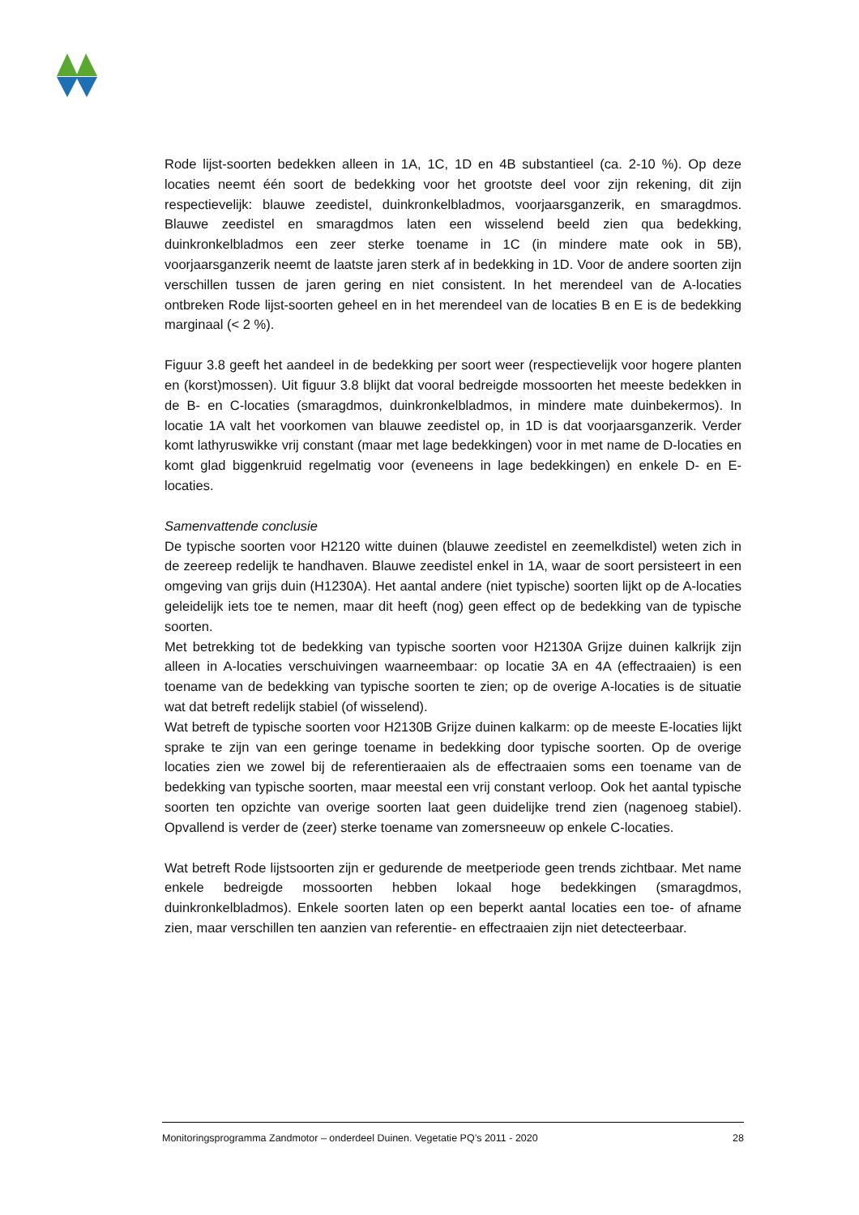Rode lijst-soorten bedekken alleen in 1A, 1C, 1D en 4B substantieel (ca. 2-10 %). Op deze locaties neemt één soort de bedekking voor het grootste deel voor zijn rekening, dit zijn respectievelijk: blauwe zeedistel, duinkronkelbladmos, voorjaarsganzerik, en smaragdmos. Blauwe zeedistel en smaragdmos laten een wisselend beeld zien qua bedekking, duinkronkelbladmos een zeer sterke toename in 1C (in mindere mate ook in 5B), voorjaarsganzerik neemt de laatste jaren sterk af in bedekking in 1D. Voor de andere soorten zijn verschillen tussen de jaren gering en niet consistent. In het merendeel van de A-locaties ontbreken Rode lijst-soorten geheel en in het merendeel van de locaties B en E is de bedekking marginaal (< 2 %).
Figuur 3.8 geeft het aandeel in de bedekking per soort weer (respectievelijk voor hogere planten en (korst)mossen). Uit figuur 3.8 blijkt dat vooral bedreigde mossoorten het meeste bedekken in de B- en C-locaties (smaragdmos, duinkronkelbladmos, in mindere mate duinbekermos). In locatie 1A valt het voorkomen van blauwe zeedistel op, in 1D is dat voorjaarsganzerik. Verder komt lathyruswikke vrij constant (maar met lage bedekkingen) voor in met name de D-locaties en komt glad biggenkruid regelmatig voor (eveneens in lage bedekkingen) en enkele D- en E-locaties.
Samenvattende conclusie
De typische soorten voor H2120 witte duinen (blauwe zeedistel en zeemelkdistel) weten zich in de zeereep redelijk te handhaven. Blauwe zeedistel enkel in 1A, waar de soort persisteert in een omgeving van grijs duin (H1230A). Het aantal andere (niet typische) soorten lijkt op de A-locaties geleidelijk iets toe te nemen, maar dit heeft (nog) geen effect op de bedekking van de typische soorten.
Met betrekking tot de bedekking van typische soorten voor H2130A Grijze duinen kalkrijk zijn alleen in A-locaties verschuivingen waarneembaar: op locatie 3A en 4A (effectraaien) is een toename van de bedekking van typische soorten te zien; op de overige A-locaties is de situatie wat dat betreft redelijk stabiel (of wisselend).
Wat betreft de typische soorten voor H2130B Grijze duinen kalkarm: op de meeste E-locaties lijkt sprake te zijn van een geringe toename in bedekking door typische soorten. Op de overige locaties zien we zowel bij de referentieraaien als de effectraaien soms een toename van de bedekking van typische soorten, maar meestal een vrij constant verloop. Ook het aantal typische soorten ten opzichte van overige soorten laat geen duidelijke trend zien (nagenoeg stabiel). Opvallend is verder de (zeer) sterke toename van zomersneeuw op enkele C-locaties.
Wat betreft Rode lijstsoorten zijn er gedurende de meetperiode geen trends zichtbaar. Met name enkele bedreigde mossoorten hebben lokaal hoge bedekkingen (smaragdmos, duinkronkelbladmos). Enkele soorten laten op een beperkt aantal locaties een toe- of afname zien, maar verschillen ten aanzien van referentie- en effectraaien zijn niet detecteerbaar.
Monitoringsprogramma Zandmotor – onderdeel Duinen. Vegetatie PQ’s 2011 - 2020 28